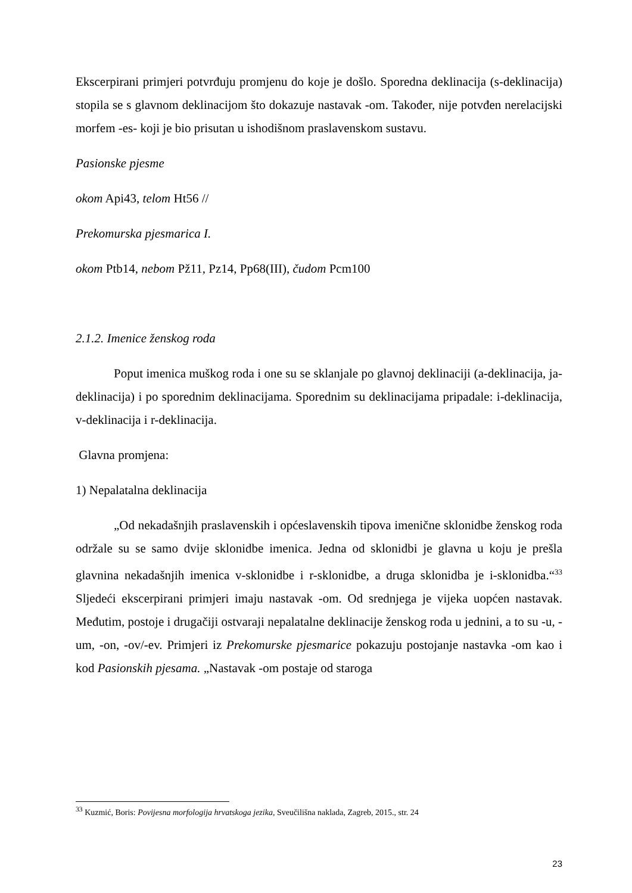Ekscerpirani primjeri potvrđuju promjenu do koje je došlo. Sporedna deklinacija (s-deklinacija) stopila se s glavnom deklinacijom što dokazuje nastavak -om. Također, nije potvđen nerelacijski morfem -es- koji je bio prisutan u ishodišnom praslavenskom sustavu.
Pasionske pjesme
okom Api43, telom Ht56 //
Prekomurska pjesmarica I.
okom Ptb14, nebom Pž11, Pz14, Pp68(III), čudom Pcm100
2.1.2. Imenice ženskog roda
Poput imenica muškog roda i one su se sklanjale po glavnoj deklinaciji (a-deklinacija, ja-deklinacija) i po sporednim deklinacijama. Sporednim su deklinacijama pripadale: i-deklinacija, v-deklinacija i r-deklinacija.
Glavna promjena:
1) Nepalatalna deklinacija
„Od nekadašnjih praslavenskih i općeslavenskih tipova imenične sklonidbe ženskog roda održale su se samo dvije sklonidbe imenica. Jedna od sklonidbi je glavna u koju je prešla glavnina nekadašnjih imenica v-sklonidbe i r-sklonidbe, a druga sklonidba je i-sklonidba.“<sup>33</sup> Sljedeći ekscerpirani primjeri imaju nastavak -om. Od srednjega je vijeka uopćen nastavak. Međutim, postoje i drugačiji ostvaraji nepalatalne deklinacije ženskog roda u jednini, a to su -u, -um, -on, -ov/-ev. Primjeri iz Prekomurske pjesmarice pokazuju postojanje nastavka -om kao i kod Pasionskih pjesama. „Nastavak -om postaje od staroga
<sup>33</sup> Kuzmić, Boris: Povijesna morfologija hrvatskoga jezika, Sveučilišna naklada, Zagreb, 2015., str. 24
23